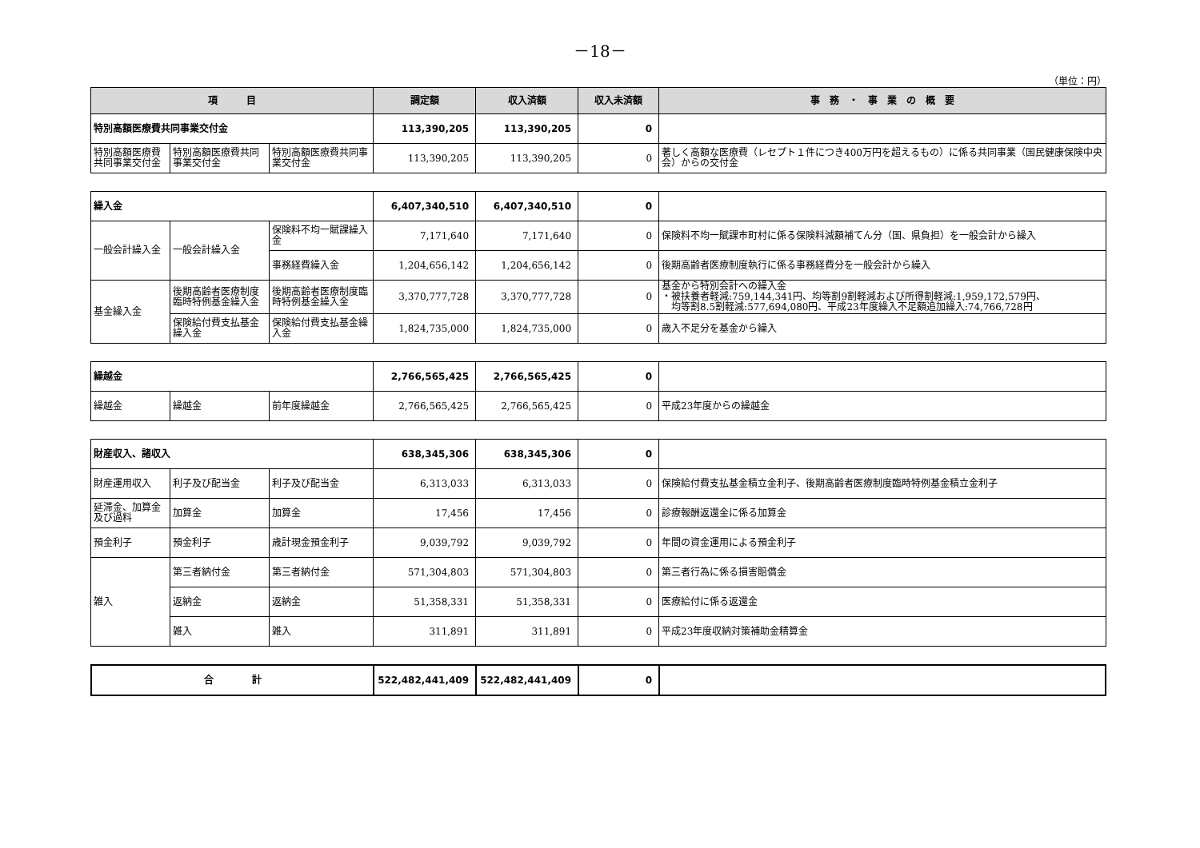－18－
（単位：円）
| 項 目 | | | 調定額 | 収入済額 | 収入未済額 | 事 務 ・ 事 業 の 概 要 |
| --- | --- | --- | --- | --- | --- | --- |
| 特別高額医療費共同事業交付金 | | | 113,390,205 | 113,390,205 | 0 | |
| 特別高額医療費共同事業交付金 | 特別高額医療費共同事業交付金 | 特別高額医療費共同事業交付金 | 113,390,205 | 113,390,205 | 0 | 著しく高額な医療費（レセプト１件につき400万円を超えるもの）に係る共同事業（国民健康保険中央会）からの交付金 |
| 繰入金 | | | 6,407,340,510 | 6,407,340,510 | 0 | |
| 一般会計繰入金 | 一般会計繰入金 | 保険料不均一賦課繰入金 | 7,171,640 | 7,171,640 | 0 | 保険料不均一賦課市町村に係る保険料減額補てん分（国、県負担）を一般会計から繰入 |
| | | 事務経費繰入金 | 1,204,656,142 | 1,204,656,142 | 0 | 後期高齢者医療制度執行に係る事務経費分を一般会計から繰入 |
| 基金繰入金 | 後期高齢者医療制度臨時特例基金繰入金 | 後期高齢者医療制度臨時特例基金繰入金 | 3,370,777,728 | 3,370,777,728 | 0 | 基金から特別会計への繰入金 ・被扶養者軽減:759,144,341円、均等割9割軽減および所得割軽減:1,959,172,579円、 均等割8.5割軽減:577,694,080円、平成23年度繰入不足額追加繰入:74,766,728円 |
| | 保険給付費支払基金繰入金 | 保険給付費支払基金繰入金 | 1,824,735,000 | 1,824,735,000 | 0 | 歳入不足分を基金から繰入 |
| 繰越金 | | | 2,766,565,425 | 2,766,565,425 | 0 | |
| 繰越金 | 繰越金 | 前年度繰越金 | 2,766,565,425 | 2,766,565,425 | 0 | 平成23年度からの繰越金 |
| 財産収入、諸収入 | | | 638,345,306 | 638,345,306 | 0 | |
| 財産運用収入 | 利子及び配当金 | 利子及び配当金 | 6,313,033 | 6,313,033 | 0 | 保険給付費支払基金積立金利子、後期高齢者医療制度臨時特例基金積立金利子 |
| 延滞金、加算金及び過料 | 加算金 | 加算金 | 17,456 | 17,456 | 0 | 診療報酬返還金に係る加算金 |
| 預金利子 | 預金利子 | 歳計現金預金利子 | 9,039,792 | 9,039,792 | 0 | 年間の資金運用による預金利子 |
| 雑入 | 第三者納付金 | 第三者納付金 | 571,304,803 | 571,304,803 | 0 | 第三者行為に係る損害賠償金 |
| | 返納金 | 返納金 | 51,358,331 | 51,358,331 | 0 | 医療給付に係る返還金 |
| | 雑入 | 雑入 | 311,891 | 311,891 | 0 | 平成23年度収納対策補助金精算金 |
| 合 計 | 522,482,441,409 | 522,482,441,409 | 0 | |